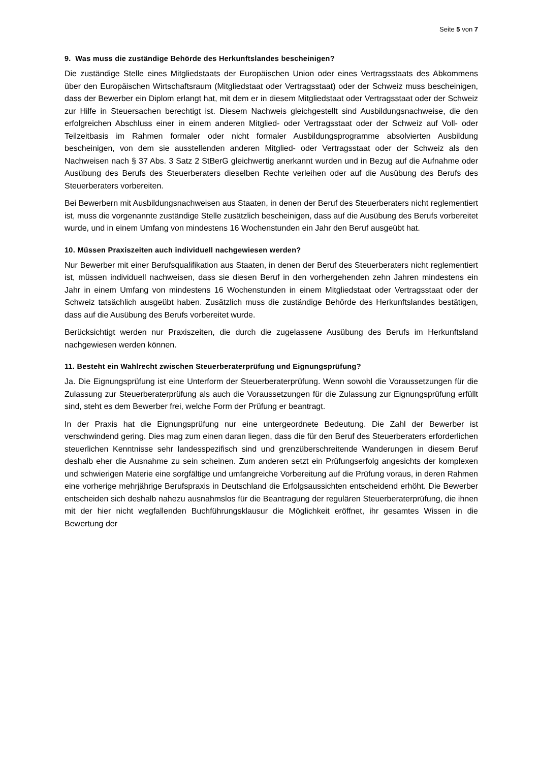Seite 5 von 7
9. Was muss die zuständige Behörde des Herkunftslandes bescheinigen?
Die zuständige Stelle eines Mitgliedstaats der Europäischen Union oder eines Vertragsstaats des Abkommens über den Europäischen Wirtschaftsraum (Mitgliedstaat oder Vertragsstaat) oder der Schweiz muss bescheinigen, dass der Bewerber ein Diplom erlangt hat, mit dem er in diesem Mitgliedstaat oder Vertragsstaat oder der Schweiz zur Hilfe in Steuersachen berechtigt ist. Diesem Nachweis gleichgestellt sind Ausbildungsnachweise, die den erfolgreichen Abschluss einer in einem anderen Mitglied- oder Vertragsstaat oder der Schweiz auf Voll- oder Teilzeitbasis im Rahmen formaler oder nicht formaler Ausbildungsprogramme absolvierten Ausbildung bescheinigen, von dem sie ausstellenden anderen Mitglied- oder Vertragsstaat oder der Schweiz als den Nachweisen nach § 37 Abs. 3 Satz 2 StBerG gleichwertig anerkannt wurden und in Bezug auf die Aufnahme oder Ausübung des Berufs des Steuerberaters dieselben Rechte verleihen oder auf die Ausübung des Berufs des Steuerberaters vorbereiten.
Bei Bewerbern mit Ausbildungsnachweisen aus Staaten, in denen der Beruf des Steuerberaters nicht reglementiert ist, muss die vorgenannte zuständige Stelle zusätzlich bescheinigen, dass auf die Ausübung des Berufs vorbereitet wurde, und in einem Umfang von mindestens 16 Wochenstunden ein Jahr den Beruf ausgeübt hat.
10. Müssen Praxiszeiten auch individuell nachgewiesen werden?
Nur Bewerber mit einer Berufsqualifikation aus Staaten, in denen der Beruf des Steuerberaters nicht reglementiert ist, müssen individuell nachweisen, dass sie diesen Beruf in den vorhergehenden zehn Jahren mindestens ein Jahr in einem Umfang von mindestens 16 Wochenstunden in einem Mitgliedstaat oder Vertragsstaat oder der Schweiz tatsächlich ausgeübt haben. Zusätzlich muss die zuständige Behörde des Herkunftslandes bestätigen, dass auf die Ausübung des Berufs vorbereitet wurde.
Berücksichtigt werden nur Praxiszeiten, die durch die zugelassene Ausübung des Berufs im Herkunftsland nachgewiesen werden können.
11. Besteht ein Wahlrecht zwischen Steuerberaterprüfung und Eignungsprüfung?
Ja. Die Eignungsprüfung ist eine Unterform der Steuerberaterprüfung. Wenn sowohl die Voraussetzungen für die Zulassung zur Steuerberaterprüfung als auch die Voraussetzungen für die Zulassung zur Eignungsprüfung erfüllt sind, steht es dem Bewerber frei, welche Form der Prüfung er beantragt.
In der Praxis hat die Eignungsprüfung nur eine untergeordnete Bedeutung. Die Zahl der Bewerber ist verschwindend gering. Dies mag zum einen daran liegen, dass die für den Beruf des Steuerberaters erforderlichen steuerlichen Kenntnisse sehr landesspezifisch sind und grenzüberschreitende Wanderungen in diesem Beruf deshalb eher die Ausnahme zu sein scheinen. Zum anderen setzt ein Prüfungserfolg angesichts der komplexen und schwierigen Materie eine sorgfältige und umfangreiche Vorbereitung auf die Prüfung voraus, in deren Rahmen eine vorherige mehrjährige Berufspraxis in Deutschland die Erfolgsaussichten entscheidend erhöht. Die Bewerber entscheiden sich deshalb nahezu ausnahmslos für die Beantragung der regulären Steuerberaterprüfung, die ihnen mit der hier nicht wegfallenden Buchführungsklausur die Möglichkeit eröffnet, ihr gesamtes Wissen in die Bewertung der